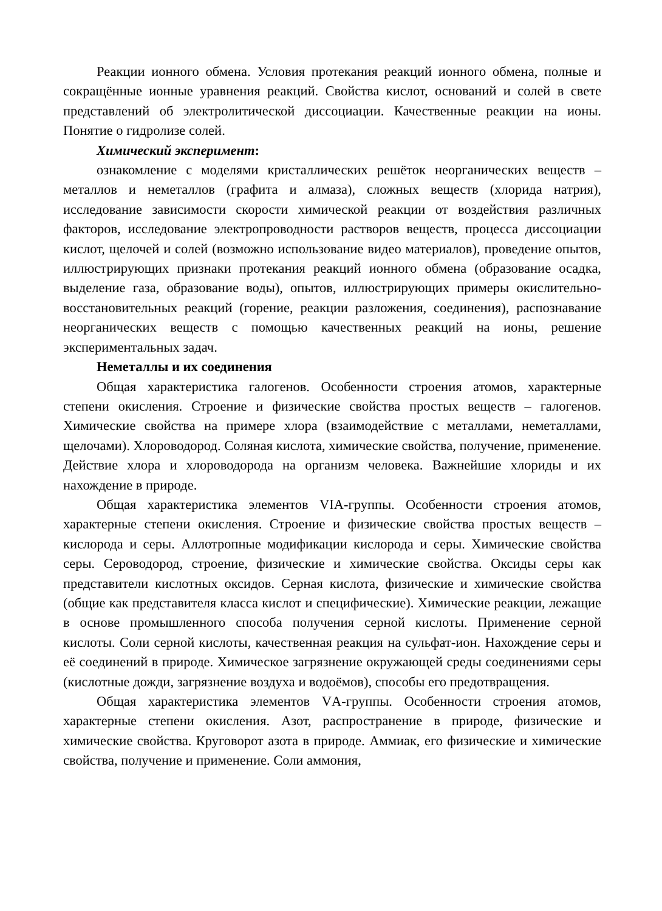Реакции ионного обмена. Условия протекания реакций ионного обмена, полные и сокращённые ионные уравнения реакций. Свойства кислот, оснований и солей в свете представлений об электролитической диссоциации. Качественные реакции на ионы. Понятие о гидролизе солей.
Химический эксперимент:
ознакомление с моделями кристаллических решёток неорганических веществ – металлов и неметаллов (графита и алмаза), сложных веществ (хлорида натрия), исследование зависимости скорости химической реакции от воздействия различных факторов, исследование электропроводности растворов веществ, процесса диссоциации кислот, щелочей и солей (возможно использование видео материалов), проведение опытов, иллюстрирующих признаки протекания реакций ионного обмена (образование осадка, выделение газа, образование воды), опытов, иллюстрирующих примеры окислительно-восстановительных реакций (горение, реакции разложения, соединения), распознавание неорганических веществ с помощью качественных реакций на ионы, решение экспериментальных задач.
Неметаллы и их соединения
Общая характеристика галогенов. Особенности строения атомов, характерные степени окисления. Строение и физические свойства простых веществ – галогенов. Химические свойства на примере хлора (взаимодействие с металлами, неметаллами, щелочами). Хлороводород. Соляная кислота, химические свойства, получение, применение. Действие хлора и хлороводорода на организм человека. Важнейшие хлориды и их нахождение в природе.
Общая характеристика элементов VIА-группы. Особенности строения атомов, характерные степени окисления. Строение и физические свойства простых веществ – кислорода и серы. Аллотропные модификации кислорода и серы. Химические свойства серы. Сероводород, строение, физические и химические свойства. Оксиды серы как представители кислотных оксидов. Серная кислота, физические и химические свойства (общие как представителя класса кислот и специфические). Химические реакции, лежащие в основе промышленного способа получения серной кислоты. Применение серной кислоты. Соли серной кислоты, качественная реакция на сульфат-ион. Нахождение серы и её соединений в природе. Химическое загрязнение окружающей среды соединениями серы (кислотные дожди, загрязнение воздуха и водоёмов), способы его предотвращения.
Общая характеристика элементов VА-группы. Особенности строения атомов, характерные степени окисления. Азот, распространение в природе, физические и химические свойства. Круговорот азота в природе. Аммиак, его физические и химические свойства, получение и применение. Соли аммония,